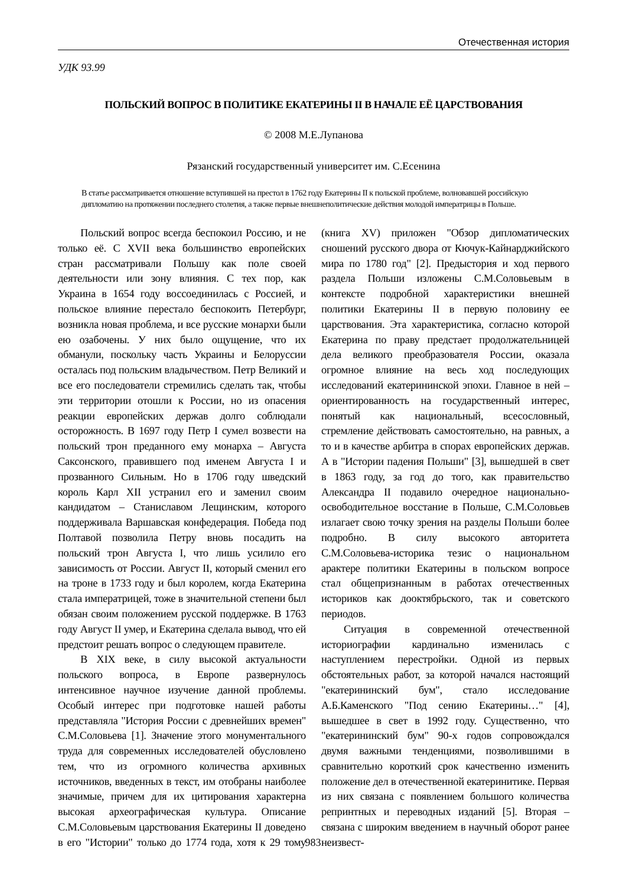Отечественная история
УДК 93.99
ПОЛЬСКИЙ ВОПРОС В ПОЛИТИКЕ ЕКАТЕРИНЫ II В НАЧАЛЕ ЕЁ ЦАРСТВОВАНИЯ
© 2008 М.Е.Лупанова
Рязанский государственный университет им. С.Есенина
В статье рассматривается отношение вступившей на престол в 1762 году Екатерины II к польской проблеме, волновавшей российскую дипломатию на протяжении последнего столетия, а также первые внешнеполитические действия молодой императрицы в Польше.
Польский вопрос всегда беспокоил Россию, и не только её. С XVII века большинство европейских стран рассматривали Польшу как поле своей деятельности или зону влияния. С тех пор, как Украина в 1654 году воссоединилась с Россией, и польское влияние перестало беспокоить Петербург, возникла новая проблема, и все русские монархи были ею озабочены. У них было ощущение, что их обманули, поскольку часть Украины и Белоруссии осталась под польским владычеством. Петр Великий и все его последователи стремились сделать так, чтобы эти территории отошли к России, но из опасения реакции европейских держав долго соблюдали осторожность. В 1697 году Петр I сумел возвести на польский трон преданного ему монарха – Августа Саксонского, правившего под именем Августа I и прозванного Сильным. Но в 1706 году шведский король Карл XII устранил его и заменил своим кандидатом – Станиславом Лещинским, которого поддерживала Варшавская конфедерация. Победа под Полтавой позволила Петру вновь посадить на польский трон Августа I, что лишь усилило его зависимость от России. Август II, который сменил его на троне в 1733 году и был королем, когда Екатерина стала императрицей, тоже в значительной степени был обязан своим положением русской поддержке. В 1763 году Август II умер, и Екатерина сделала вывод, что ей предстоит решать вопрос о следующем правителе.
В XIX веке, в силу высокой актуальности польского вопроса, в Европе развернулось интенсивное научное изучение данной проблемы. Особый интерес при подготовке нашей работы представляла "История России с древнейших времен" С.М.Соловьева [1]. Значение этого монументального труда для современных исследователей обусловлено тем, что из огромного количества архивных источников, введенных в текст, им отобраны наиболее значимые, причем для их цитирования характерна высокая археографическая культура. Описание С.М.Соловьевым царствования Екатерины II доведено в его "Истории" только до 1774 года, хотя к 29 тому (книга XV) приложен "Обзор дипломатических сношений русского двора от Кючук-Кайнарджийского мира по 1780 год" [2]. Предыстория и ход первого раздела Польши изложены С.М.Соловьевым в контексте подробной характеристики внешней политики Екатерины II в первую половину ее царствования. Эта характеристика, согласно которой Екатерина по праву предстает продолжательницей дела великого преобразователя России, оказала огромное влияние на весь ход последующих исследований екатерининской эпохи. Главное в ней – ориентированность на государственный интерес, понятый как национальный, всесословный, стремление действовать самостоятельно, на равных, а то и в качестве арбитра в спорах европейских держав. А в "Истории падения Польши" [3], вышедшей в свет в 1863 году, за год до того, как правительство Александра II подавило очередное национально-освободительное восстание в Польше, С.М.Соловьев излагает свою точку зрения на разделы Польши более подробно. В силу высокого авторитета С.М.Соловьева-историка тезис о национальном арактере политики Екатерины в польском вопросе стал общепризнанным в работах отечественных историков как дооктябрьского, так и советского периодов.
Ситуация в современной отечественной историографии кардинально изменилась с наступлением перестройки. Одной из первых обстоятельных работ, за которой начался настоящий "екатерининский бум", стало исследование А.Б.Каменского "Под сению Екатерины…" [4], вышедшее в свет в 1992 году. Существенно, что "екатерининский бум" 90-х годов сопровождался двумя важными тенденциями, позволившими в сравнительно короткий срок качественно изменить положение дел в отечественной екатеринитике. Первая из них связана с появлением большого количества репринтных и переводных изданий [5]. Вторая – связана с широким введением в научный оборот ранее неизвест-
983